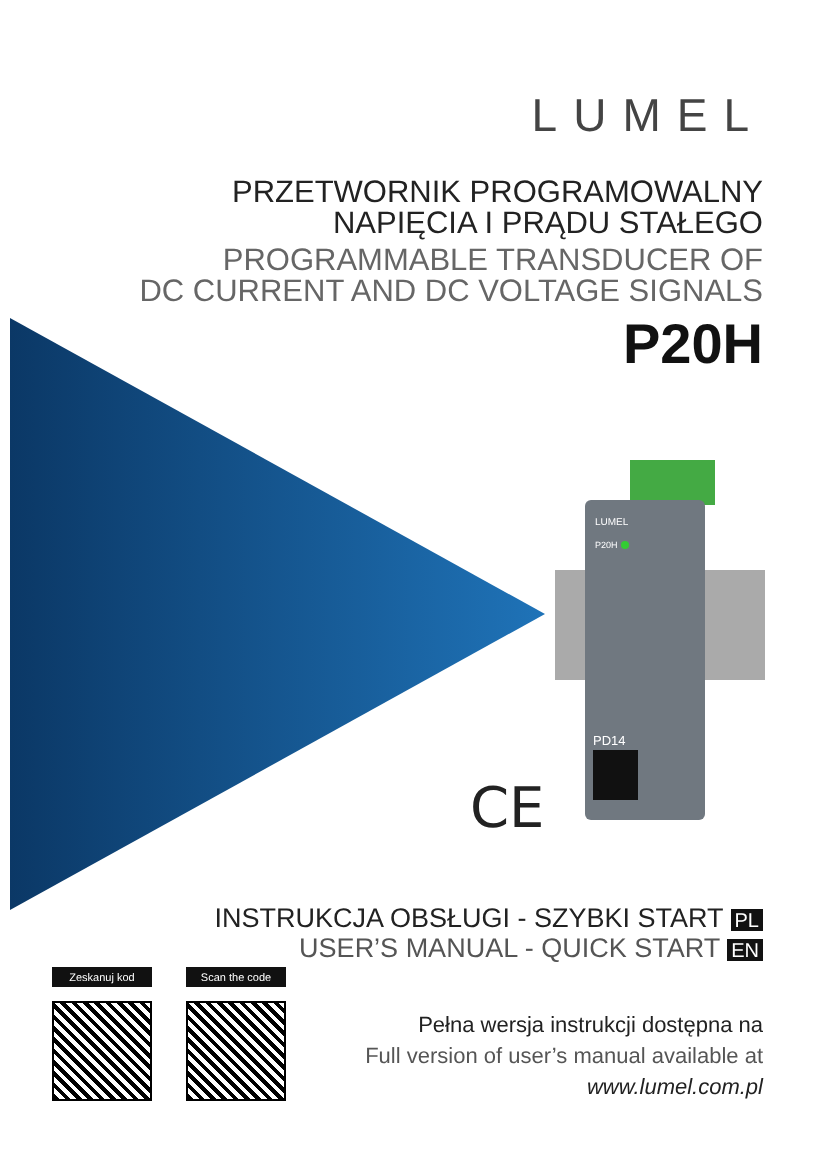LUMEL
PRZETWORNIK PROGRAMOWALNY
NAPIĘCIA I PRĄDU STAŁEGO
PROGRAMMABLE TRANSDUCER OF
DC CURRENT AND DC VOLTAGE SIGNALS
P20H
LUMEL
P20H
PD14
CE
INSTRUKCJA OBSŁUGI - SZYBKI START PL
USER’S MANUAL - QUICK START EN
Zeskanuj kod
Scan the code
Pełna wersja instrukcji dostępna na
Full version of user’s manual available at
www.lumel.com.pl